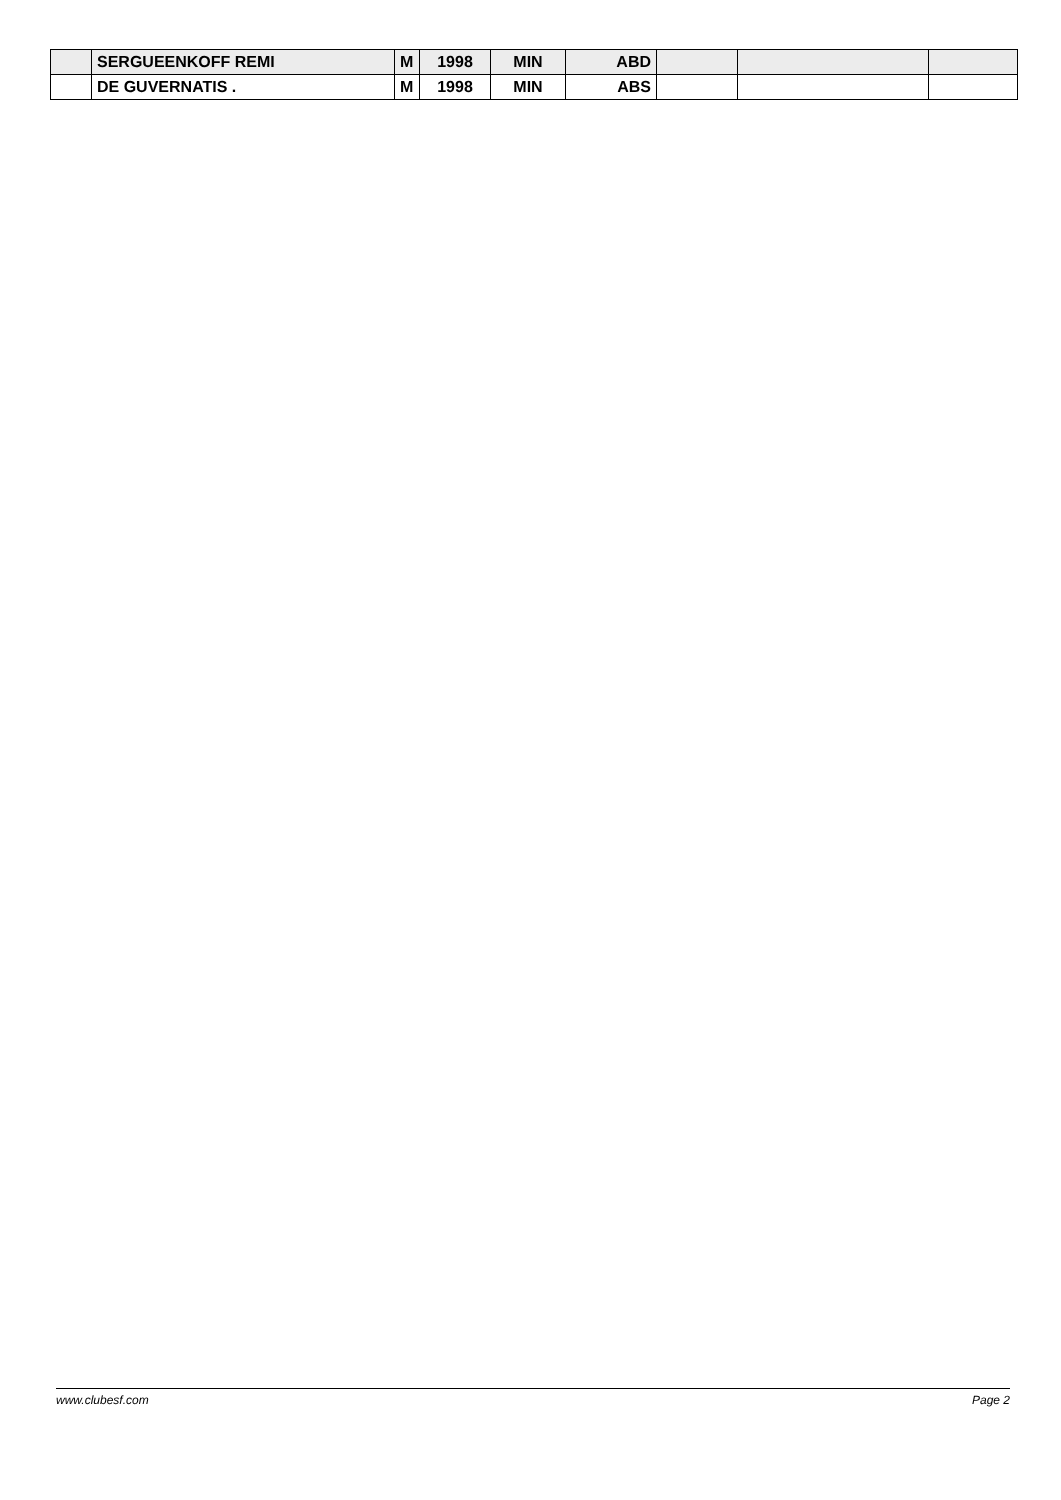| | SERGUEENKOFF REMI | M | 1998 | MIN | ABD | | | |
| | DE GUVERNATIS . | M | 1998 | MIN | ABS | | | |
www.clubesf.com Page 2